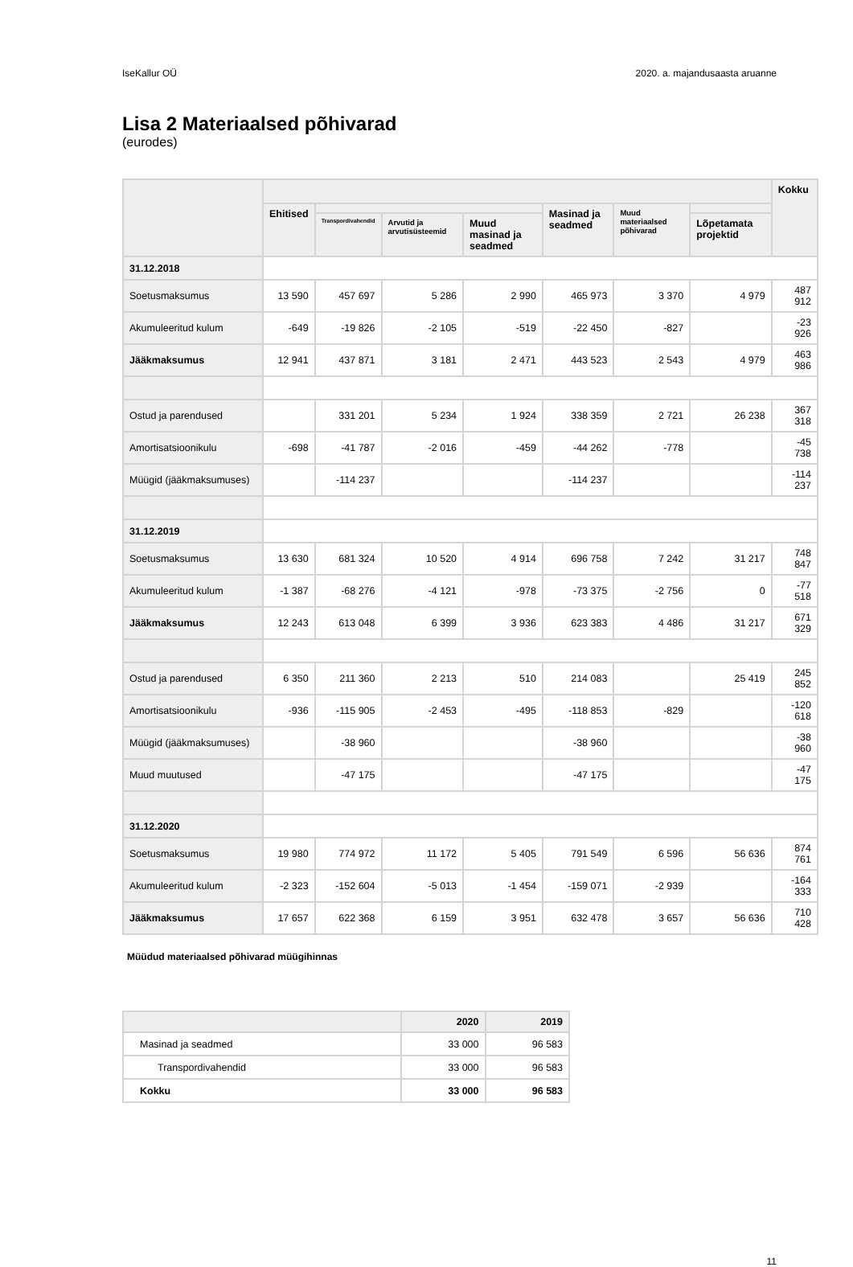IseKallur OÜ 2020. a. majandusaasta aruanne
Lisa 2 Materiaalsed põhivarad
(eurodes)
| | | | | | | | | Kokku |
| --- | --- | --- | --- | --- | --- | --- | --- | --- |
| | Ehitised | | | | Masinad ja seadmed | Muud materiaalsed põhivarad | | |
| | | Transpordivahendid | Arvutid ja arvutisüsteemid | Muud masinad ja seadmed | | | Lõpetamata projektid | |
| 31.12.2018 | | | | | | | | |
| Soetusmaksumus | 13 590 | 457 697 | 5 286 | 2 990 | 465 973 | 3 370 | 4 979 | 487 912 |
| Akumuleeritud kulum | -649 | -19 826 | -2 105 | -519 | -22 450 | -827 | | -23 926 |
| Jääkmaksumus | 12 941 | 437 871 | 3 181 | 2 471 | 443 523 | 2 543 | 4 979 | 463 986 |
| Ostud ja parendused | | 331 201 | 5 234 | 1 924 | 338 359 | 2 721 | 26 238 | 367 318 |
| Amortisatsioonikulu | -698 | -41 787 | -2 016 | -459 | -44 262 | -778 | | -45 738 |
| Müügid (jääkmaksumuses) | | -114 237 | | | -114 237 | | | -114 237 |
| 31.12.2019 | | | | | | | | |
| Soetusmaksumus | 13 630 | 681 324 | 10 520 | 4 914 | 696 758 | 7 242 | 31 217 | 748 847 |
| Akumuleeritud kulum | -1 387 | -68 276 | -4 121 | -978 | -73 375 | -2 756 | 0 | -77 518 |
| Jääkmaksumus | 12 243 | 613 048 | 6 399 | 3 936 | 623 383 | 4 486 | 31 217 | 671 329 |
| Ostud ja parendused | 6 350 | 211 360 | 2 213 | 510 | 214 083 | | 25 419 | 245 852 |
| Amortisatsioonikulu | -936 | -115 905 | -2 453 | -495 | -118 853 | -829 | | -120 618 |
| Müügid (jääkmaksumuses) | | -38 960 | | | -38 960 | | | -38 960 |
| Muud muutused | | -47 175 | | | -47 175 | | | -47 175 |
| 31.12.2020 | | | | | | | | |
| Soetusmaksumus | 19 980 | 774 972 | 11 172 | 5 405 | 791 549 | 6 596 | 56 636 | 874 761 |
| Akumuleeritud kulum | -2 323 | -152 604 | -5 013 | -1 454 | -159 071 | -2 939 | | -164 333 |
| Jääkmaksumus | 17 657 | 622 368 | 6 159 | 3 951 | 632 478 | 3 657 | 56 636 | 710 428 |
Müüdud materiaalsed põhivarad müügihinnas
| | 2020 | 2019 |
| --- | --- | --- |
| Masinad ja seadmed | 33 000 | 96 583 |
| Transpordivahendid | 33 000 | 96 583 |
| Kokku | 33 000 | 96 583 |
11